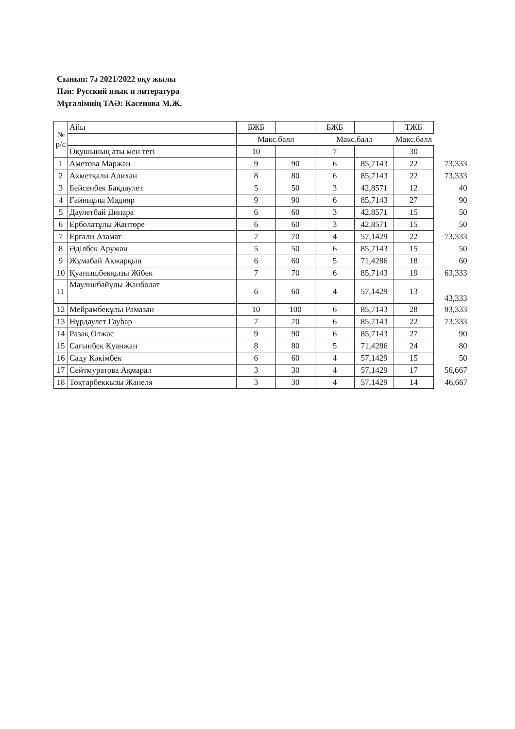Сынып: 7ә 2021/2022 оқу жылы
Пән: Русский язык и литература
Мұғалімнің ТАӘ: Касенова М.Ж.
| № р/с | Айы | БЖБ | | БЖБ | | ТЖБ | |
| --- | --- | --- | --- | --- | --- | --- | --- |
| | | Макс.балл | | Макс.балл | | Макс.балл | |
| | Оқушының аты мен тегі | 10 | | 7 | | 30 | |
| 1 | Аметова Маржан | 9 | 90 | 6 | 85,7143 | 22 | 73,333 |
| 2 | Ахметқали Алихан | 8 | 80 | 6 | 85,7143 | 22 | 73,333 |
| 3 | Бейсенбек Бақдаулет | 5 | 50 | 3 | 42,8571 | 12 | 40 |
| 4 | Ғайниұлы Мадияр | 9 | 90 | 6 | 85,7143 | 27 | 90 |
| 5 | Даулетбай Динара | 6 | 60 | 3 | 42,8571 | 15 | 50 |
| 6 | Ерболатұлы Жантөре | 6 | 60 | 3 | 42,8571 | 15 | 50 |
| 7 | Ерғали Азамат | 7 | 70 | 4 | 57,1429 | 22 | 73,333 |
| 8 | Әділбек Аружан | 5 | 50 | 6 | 85,7143 | 15 | 50 |
| 9 | Жұмабай Ақжарқын | 6 | 60 | 5 | 71,4286 | 18 | 60 |
| 10 | Қуанышбекқызы Жібек | 7 | 70 | 6 | 85,7143 | 19 | 63,333 |
| 11 | Маулинбайұлы Жанболат | 6 | 60 | 4 | 57,1429 | 13 | 43,333 |
| 12 | Мейрамбекұлы Рамазан | 10 | 100 | 6 | 85,7143 | 28 | 93,333 |
| 13 | Нұрдаулет Гауһар | 7 | 70 | 6 | 85,7143 | 22 | 73,333 |
| 14 | Разақ Олжас | 9 | 90 | 6 | 85,7143 | 27 | 90 |
| 15 | Сағынбек Қуанжан | 8 | 80 | 5 | 71,4286 | 24 | 80 |
| 16 | Саду Кәкімбек | 6 | 60 | 4 | 57,1429 | 15 | 50 |
| 17 | Сейтмуратова Ақмарал | 3 | 30 | 4 | 57,1429 | 17 | 56,667 |
| 18 | Тоқтарбекқызы Жанеля | 3 | 30 | 4 | 57,1429 | 14 | 46,667 |